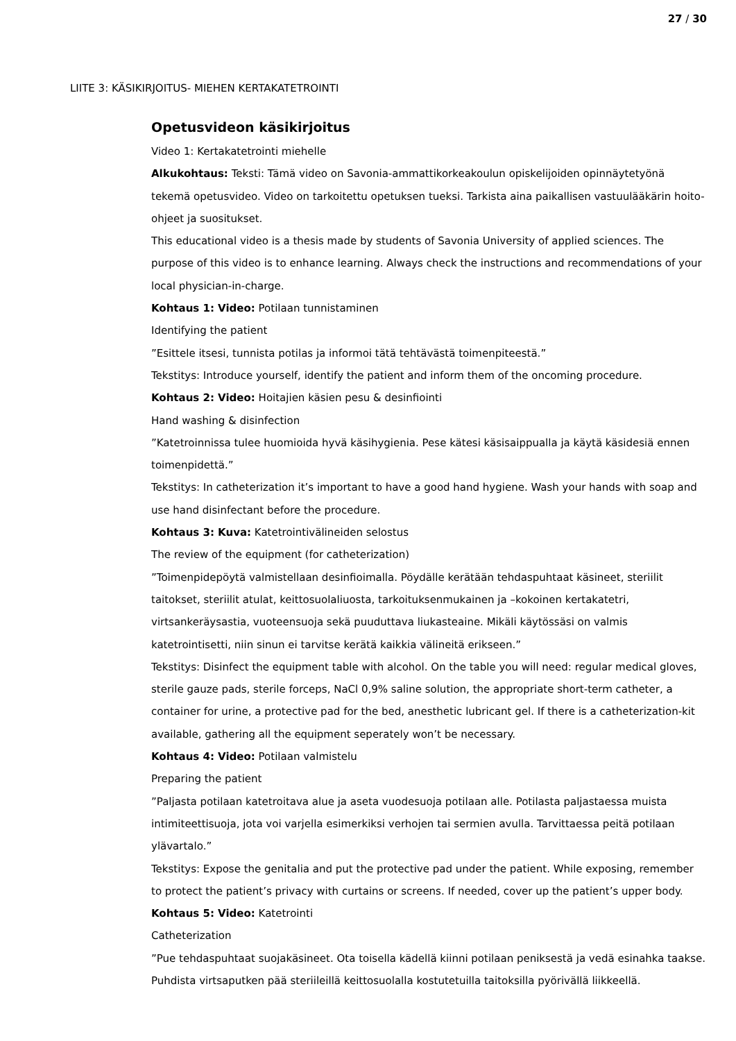27 / 30
LIITE 3: KÄSIKIRJOITUS- MIEHEN KERTAKATETROINTI
Opetusvideon käsikirjoitus
Video 1: Kertakatetrointi miehelle
Alkukohtaus: Teksti: Tämä video on Savonia-ammattikorkeakoulun opiskelijoiden opinnäytetyönä tekemä opetusvideo. Video on tarkoitettu opetuksen tueksi. Tarkista aina paikallisen vastuulääkärin hoito-ohjeet ja suositukset.
This educational video is a thesis made by students of Savonia University of applied sciences. The purpose of this video is to enhance learning. Always check the instructions and recommendations of your local physician-in-charge.
Kohtaus 1: Video: Potilaan tunnistaminen
Identifying the patient
”Esittele itsesi, tunnista potilas ja informoi tätä tehtävästä toimenpiteestä.”
Tekstitys: Introduce yourself, identify the patient and inform them of the oncoming procedure.
Kohtaus 2: Video: Hoitajien käsien pesu & desinfiointi
Hand washing & disinfection
”Katetroinnissa tulee huomioida hyvä käsihygienia. Pese kätesi käsisaippualla ja käytä käsidesiä ennen toimenpidettä.”
Tekstitys: In catheterization it’s important to have a good hand hygiene. Wash your hands with soap and use hand disinfectant before the procedure.
Kohtaus 3: Kuva: Katetrointivälineiden selostus
The review of the equipment (for catheterization)
”Toimenpidepöytä valmistellaan desinfioimalla. Pöydälle kerätään tehdaspuhtaat käsineet, steriilit taitokset, steriilit atulat, keittosuolaliuosta, tarkoituksenmukainen ja –kokoinen kertakatetri, virtsankeräysastia, vuoteensuoja sekä puuduttava liukasteaine. Mikäli käytössäsi on valmis katetrointisetti, niin sinun ei tarvitse kerätä kaikkia välineitä erikseen.”
Tekstitys: Disinfect the equipment table with alcohol. On the table you will need: regular medical gloves, sterile gauze pads, sterile forceps, NaCl 0,9% saline solution, the appropriate short-term catheter, a container for urine, a protective pad for the bed, anesthetic lubricant gel. If there is a catheterization-kit available, gathering all the equipment seperately won’t be necessary.
Kohtaus 4: Video: Potilaan valmistelu
Preparing the patient
”Paljasta potilaan katetroitava alue ja aseta vuodesuoja potilaan alle. Potilasta paljastaessa muista intimiteettisuoja, jota voi varjella esimerkiksi verhojen tai sermien avulla. Tarvittaessa peitä potilaan ylävartalo.”
Tekstitys: Expose the genitalia and put the protective pad under the patient. While exposing, remember to protect the patient’s privacy with curtains or screens. If needed, cover up the patient’s upper body.
Kohtaus 5: Video: Katetrointi
Catheterization
”Pue tehdaspuhtaat suojakäsineet. Ota toisella kädellä kiinni potilaan peniksestä ja vedä esinahka taakse. Puhdista virtsaputken pää steriileillä keittosuolalla kostutetuilla taitoksilla pyörivällä liikkeellä.